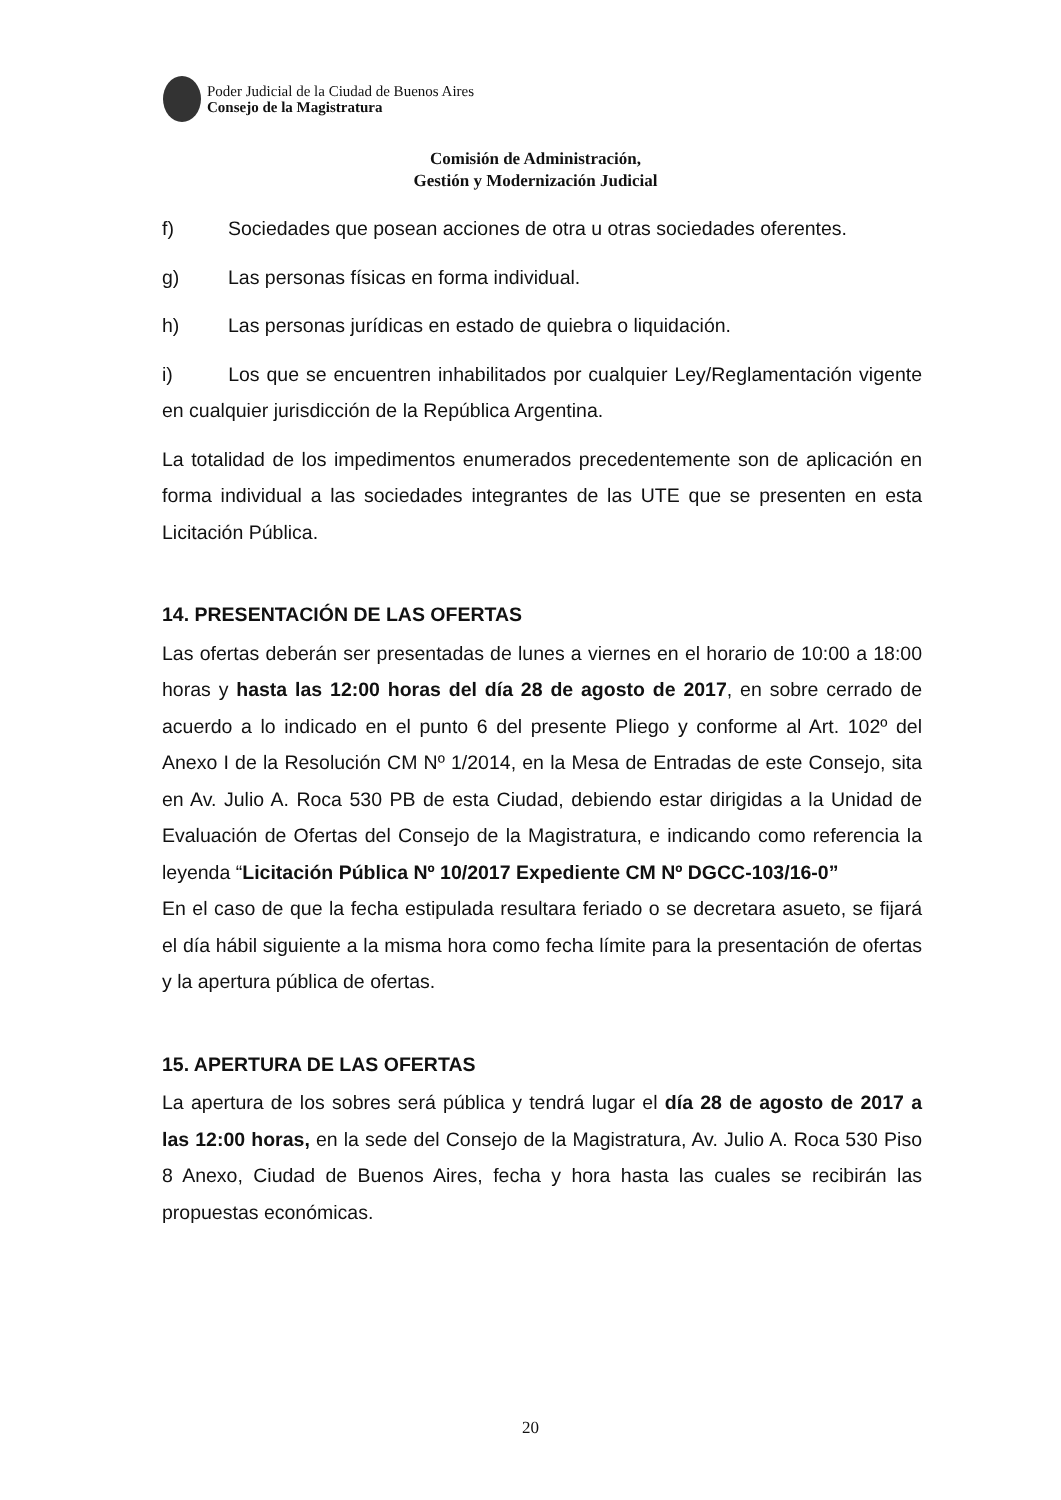Poder Judicial de la Ciudad de Buenos Aires
Consejo de la Magistratura
Comisión de Administración,
Gestión y Modernización Judicial
f) Sociedades que posean acciones de otra u otras sociedades oferentes.
g) Las personas físicas en forma individual.
h) Las personas jurídicas en estado de quiebra o liquidación.
i) Los que se encuentren inhabilitados por cualquier Ley/Reglamentación vigente en cualquier jurisdicción de la República Argentina.
La totalidad de los impedimentos enumerados precedentemente son de aplicación en forma individual a las sociedades integrantes de las UTE que se presenten en esta Licitación Pública.
14. PRESENTACIÓN DE LAS OFERTAS
Las ofertas deberán ser presentadas de lunes a viernes en el horario de 10:00 a 18:00 horas y hasta las 12:00 horas del día 28 de agosto de 2017, en sobre cerrado de acuerdo a lo indicado en el punto 6 del presente Pliego y conforme al Art. 102º del Anexo I de la Resolución CM Nº 1/2014, en la Mesa de Entradas de este Consejo, sita en Av. Julio A. Roca 530 PB de esta Ciudad, debiendo estar dirigidas a la Unidad de Evaluación de Ofertas del Consejo de la Magistratura, e indicando como referencia la leyenda “Licitación Pública Nº 10/2017 Expediente CM Nº DGCC-103/16-0”
En el caso de que la fecha estipulada resultara feriado o se decretara asueto, se fijará el día hábil siguiente a la misma hora como fecha límite para la presentación de ofertas y la apertura pública de ofertas.
15. APERTURA DE LAS OFERTAS
La apertura de los sobres será pública y tendrá lugar el día 28 de agosto de 2017 a las 12:00 horas, en la sede del Consejo de la Magistratura, Av. Julio A. Roca 530 Piso 8 Anexo, Ciudad de Buenos Aires, fecha y hora hasta las cuales se recibirán las propuestas económicas.
20